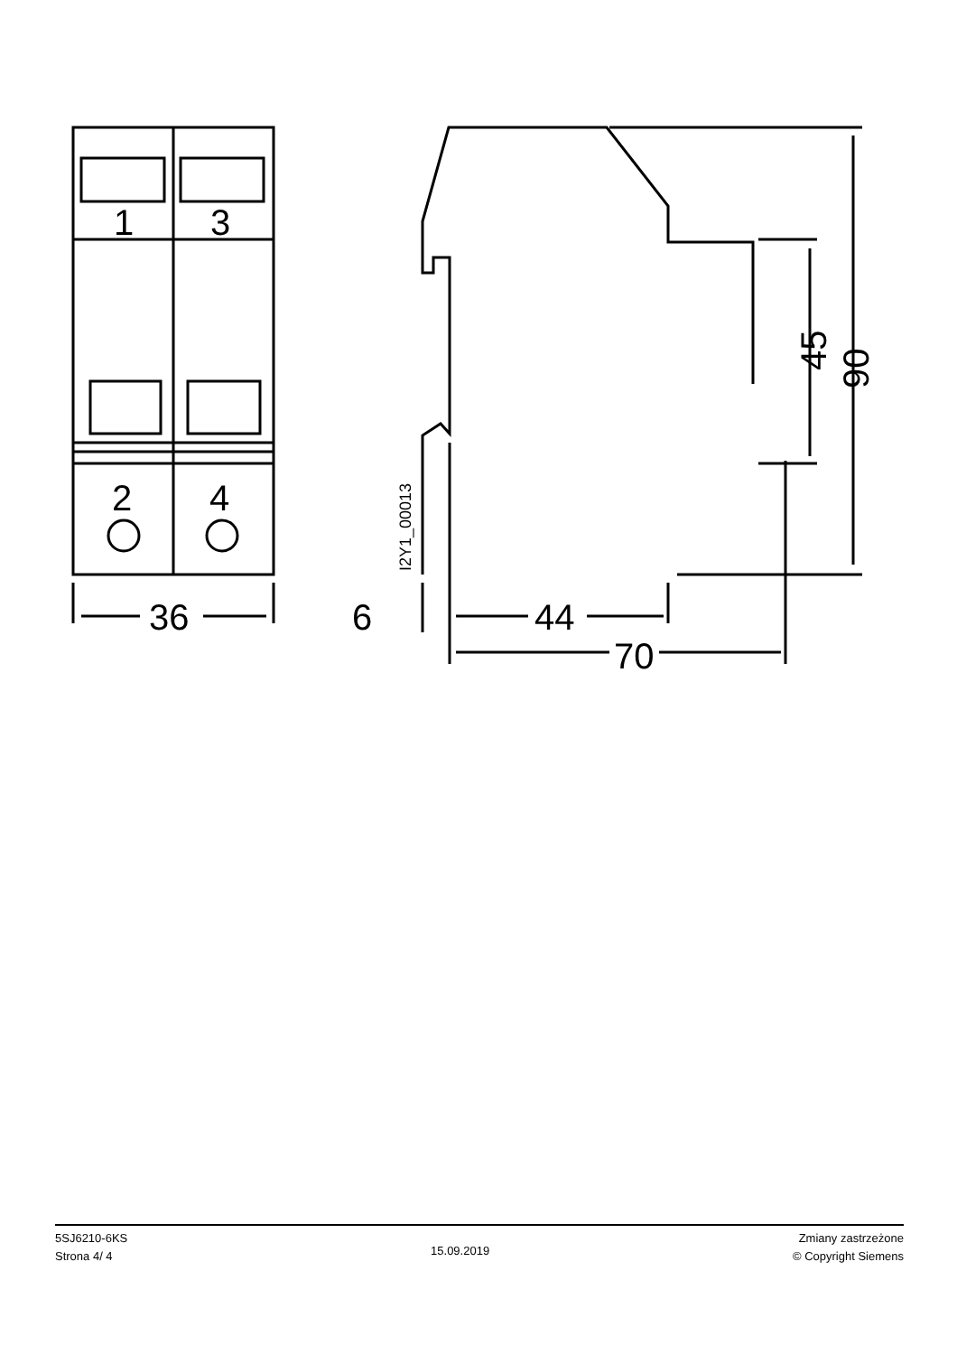1
3
2
4
36
6
44
70
45
90
I2Y1_00013
5SJ6210-6KS
Strona 4/ 4
15.09.2019
Zmiany zastrzeżone
© Copyright Siemens